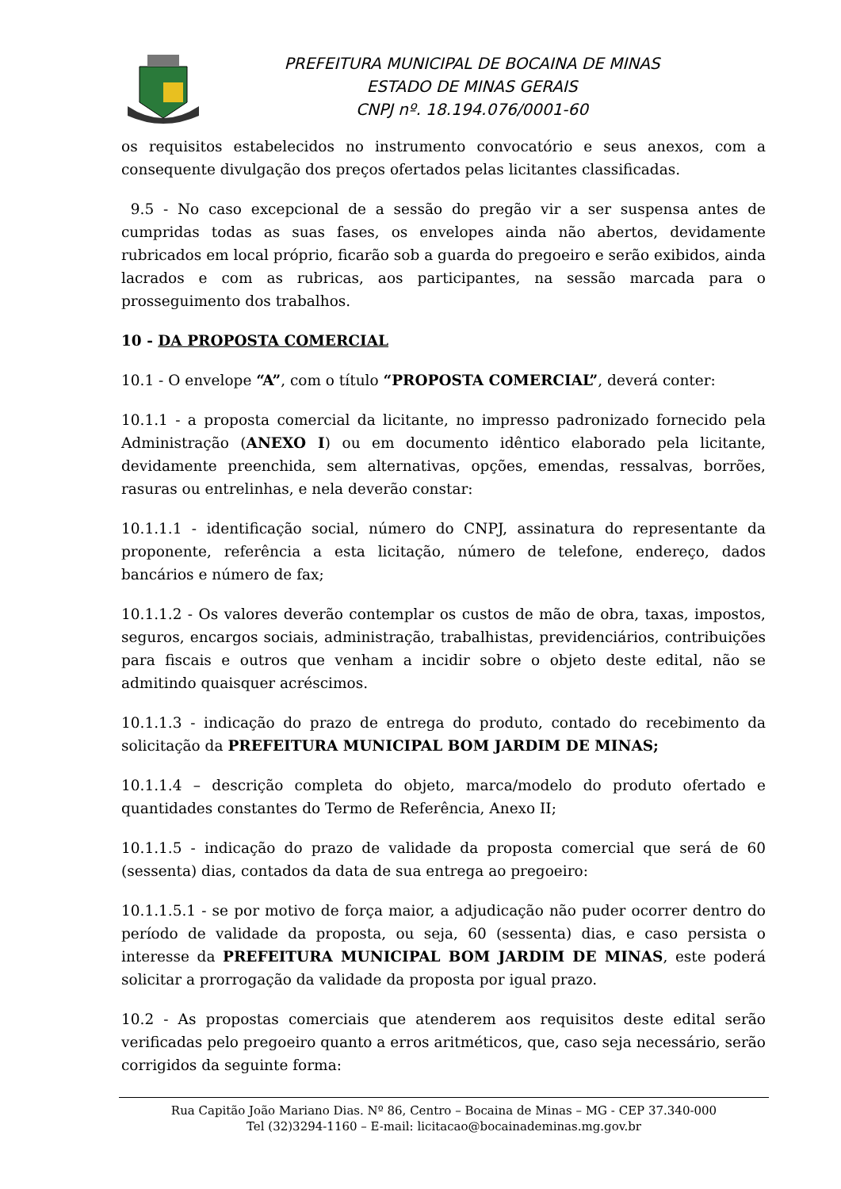PREFEITURA MUNICIPAL DE BOCAINA DE MINAS
ESTADO DE MINAS GERAIS
CNPJ nº. 18.194.076/0001-60
os requisitos estabelecidos no instrumento convocatório e seus anexos, com a consequente divulgação dos preços ofertados pelas licitantes classificadas.
9.5 - No caso excepcional de a sessão do pregão vir a ser suspensa antes de cumpridas todas as suas fases, os envelopes ainda não abertos, devidamente rubricados em local próprio, ficarão sob a guarda do pregoeiro e serão exibidos, ainda lacrados e com as rubricas, aos participantes, na sessão marcada para o prosseguimento dos trabalhos.
10 - DA PROPOSTA COMERCIAL
10.1 - O envelope “A”, com o título “PROPOSTA COMERCIAL”, deverá conter:
10.1.1 - a proposta comercial da licitante, no impresso padronizado fornecido pela Administração (ANEXO I) ou em documento idêntico elaborado pela licitante, devidamente preenchida, sem alternativas, opções, emendas, ressalvas, borrões, rasuras ou entrelinhas, e nela deverão constar:
10.1.1.1 - identificação social, número do CNPJ, assinatura do representante da proponente, referência a esta licitação, número de telefone, endereço, dados bancários e número de fax;
10.1.1.2 - Os valores deverão contemplar os custos de mão de obra, taxas, impostos, seguros, encargos sociais, administração, trabalhistas, previdenciários, contribuições para fiscais e outros que venham a incidir sobre o objeto deste edital, não se admitindo quaisquer acréscimos.
10.1.1.3 - indicação do prazo de entrega do produto, contado do recebimento da solicitação da PREFEITURA MUNICIPAL BOM JARDIM DE MINAS;
10.1.1.4 – descrição completa do objeto, marca/modelo do produto ofertado e quantidades constantes do Termo de Referência, Anexo II;
10.1.1.5 - indicação do prazo de validade da proposta comercial que será de 60 (sessenta) dias, contados da data de sua entrega ao pregoeiro:
10.1.1.5.1 - se por motivo de força maior, a adjudicação não puder ocorrer dentro do período de validade da proposta, ou seja, 60 (sessenta) dias, e caso persista o interesse da PREFEITURA MUNICIPAL BOM JARDIM DE MINAS, este poderá solicitar a prorrogação da validade da proposta por igual prazo.
10.2 - As propostas comerciais que atenderem aos requisitos deste edital serão verificadas pelo pregoeiro quanto a erros aritméticos, que, caso seja necessário, serão corrigidos da seguinte forma:
Rua Capitão João Mariano Dias. Nº 86, Centro – Bocaina de Minas – MG - CEP 37.340-000
Tel (32)3294-1160 – E-mail: licitacao@bocainademinas.mg.gov.br